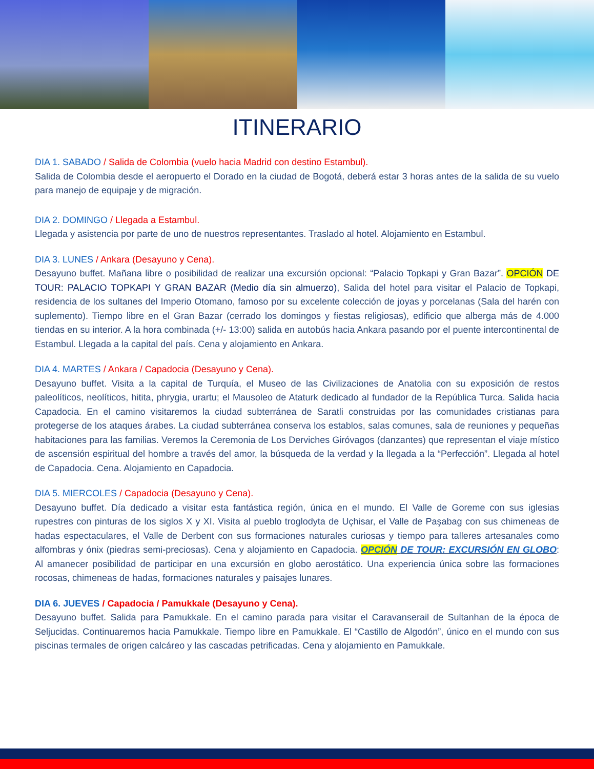ITINERARIO
DIA 1. SABADO / Salida de Colombia (vuelo hacia Madrid con destino Estambul).
Salida de Colombia desde el aeropuerto el Dorado en la ciudad de Bogotá, deberá estar 3 horas antes de la salida de su vuelo para manejo de equipaje y de migración.
DIA 2. DOMINGO / Llegada a Estambul.
Llegada y asistencia por parte de uno de nuestros representantes. Traslado al hotel. Alojamiento en Estambul.
DIA 3. LUNES / Ankara (Desayuno y Cena).
Desayuno buffet. Mañana libre o posibilidad de realizar una excursión opcional: “Palacio Topkapi y Gran Bazar”. OPCIÓN DE TOUR: PALACIO TOPKAPI Y GRAN BAZAR (Medio día sin almuerzo), Salida del hotel para visitar el Palacio de Topkapi, residencia de los sultanes del Imperio Otomano, famoso por su excelente colección de joyas y porcelanas (Sala del harén con suplemento). Tiempo libre en el Gran Bazar (cerrado los domingos y fiestas religiosas), edificio que alberga más de 4.000 tiendas en su interior. A la hora combinada (+/- 13:00) salida en autobús hacia Ankara pasando por el puente intercontinental de Estambul. Llegada a la capital del país. Cena y alojamiento en Ankara.
DIA 4. MARTES / Ankara / Capadocia (Desayuno y Cena).
Desayuno buffet. Visita a la capital de Turquía, el Museo de las Civilizaciones de Anatolia con su exposición de restos paleolíticos, neolíticos, hitita, phrygia, urartu; el Mausoleo de Ataturk dedicado al fundador de la República Turca. Salida hacia Capadocia. En el camino visitaremos la ciudad subterránea de Saratli construidas por las comunidades cristianas para protegerse de los ataques árabes. La ciudad subterránea conserva los establos, salas comunes, sala de reuniones y pequeñas habitaciones para las familias. Veremos la Ceremonia de Los Derviches Giróvagos (danzantes) que representan el viaje místico de ascensión espiritual del hombre a través del amor, la búsqueda de la verdad y la llegada a la “Perfección”. Llegada al hotel de Capadocia. Cena. Alojamiento en Capadocia.
DIA 5. MIERCOLES / Capadocia (Desayuno y Cena).
Desayuno buffet. Día dedicado a visitar esta fantástica región, única en el mundo. El Valle de Goreme con sus iglesias rupestres con pinturas de los siglos X y XI. Visita al pueblo troglodyta de Uçhisar, el Valle de Paşabag con sus chimeneas de hadas espectaculares, el Valle de Derbent con sus formaciones naturales curiosas y tiempo para talleres artesanales como alfombras y ónix (piedras semi-preciosas). Cena y alojamiento en Capadocia. OPCIÓN DE TOUR: EXCURSIÓN EN GLOBO: Al amanecer posibilidad de participar en una excursión en globo aerostático. Una experiencia única sobre las formaciones rocosas, chimeneas de hadas, formaciones naturales y paisajes lunares.
DIA 6. JUEVES / Capadocia / Pamukkale (Desayuno y Cena).
Desayuno buffet. Salida para Pamukkale. En el camino parada para visitar el Caravanserail de Sultanhan de la época de Seljucidas. Continuaremos hacia Pamukkale. Tiempo libre en Pamukkale. El “Castillo de Algodón”, único en el mundo con sus piscinas termales de origen calcáreo y las cascadas petrificadas. Cena y alojamiento en Pamukkale.